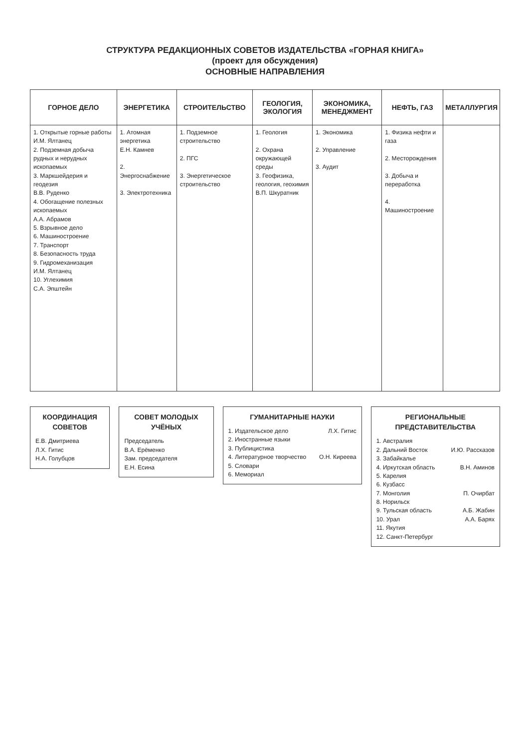СТРУКТУРА РЕДАКЦИОННЫХ СОВЕТОВ ИЗДАТЕЛЬСТВА «ГОРНАЯ КНИГА»
(проект для обсуждения)
ОСНОВНЫЕ НАПРАВЛЕНИЯ
| ГОРНОЕ ДЕЛО | ЭНЕРГЕТИКА | СТРОИТЕЛЬСТВО | ГЕОЛОГИЯ, ЭКОЛОГИЯ | ЭКОНОМИКА, МЕНЕДЖМЕНТ | НЕФТЬ, ГАЗ | МЕТАЛЛУРГИЯ |
| --- | --- | --- | --- | --- | --- | --- |
| 1. Открытые горные работы И.М. Ялтанец 2. Подземная добыча рудных и нерудных ископаемых 3. Маркшейдерия и геодезия В.В. Руденко 4. Обогащение полезных ископаемых А.А. Абрамов 5. Взрывное дело 6. Машиностроение 7. Транспорт 8. Безопасность труда 9. Гидромеханизация И.М. Ялтанец 10. Углехимия С.А. Эпштейн | 1. Атомная энергетика Е.Н. Камнев 2. Энергоснабжение 3. Электротехника | 1. Подземное строительство 2. ПГС 3. Энергетическое строительство | 1. Геология 2. Охрана окружающей среды 3. Геофизика, геология, геохимия В.П. Шкуратник | 1. Экономика 2. Управление 3. Аудит | 1. Физика нефти и газа 2. Месторождения 3. Добыча и переработка 4. Машиностроение | |
КООРДИНАЦИЯ СОВЕТОВ
Е.В. Дмитриева
Л.Х. Гитис
Н.А. Голубцов
СОВЕТ МОЛОДЫХ УЧЁНЫХ
Председатель
В.А. Ерёменко
Зам. председателя
Е.Н. Есина
ГУМАНИТАРНЫЕ НАУКИ
1. Издательское дело Л.Х. Гитис
2. Иностранные языки
3. Публицистика
4. Литературное творчество О.Н. Киреева
5. Словари
6. Мемориал
РЕГИОНАЛЬНЫЕ ПРЕДСТАВИТЕЛЬСТВА
1. Австралия
2. Дальний Восток И.Ю. Рассказов
3. Забайкалье
4. Иркутская область В.Н. Аминов
5. Карелия
6. Кузбасс
7. Монголия П. Очирбат
8. Норильск
9. Тульская область А.Б. Жабин
10. Урал А.А. Барях
11. Якутия
12. Санкт-Петербург